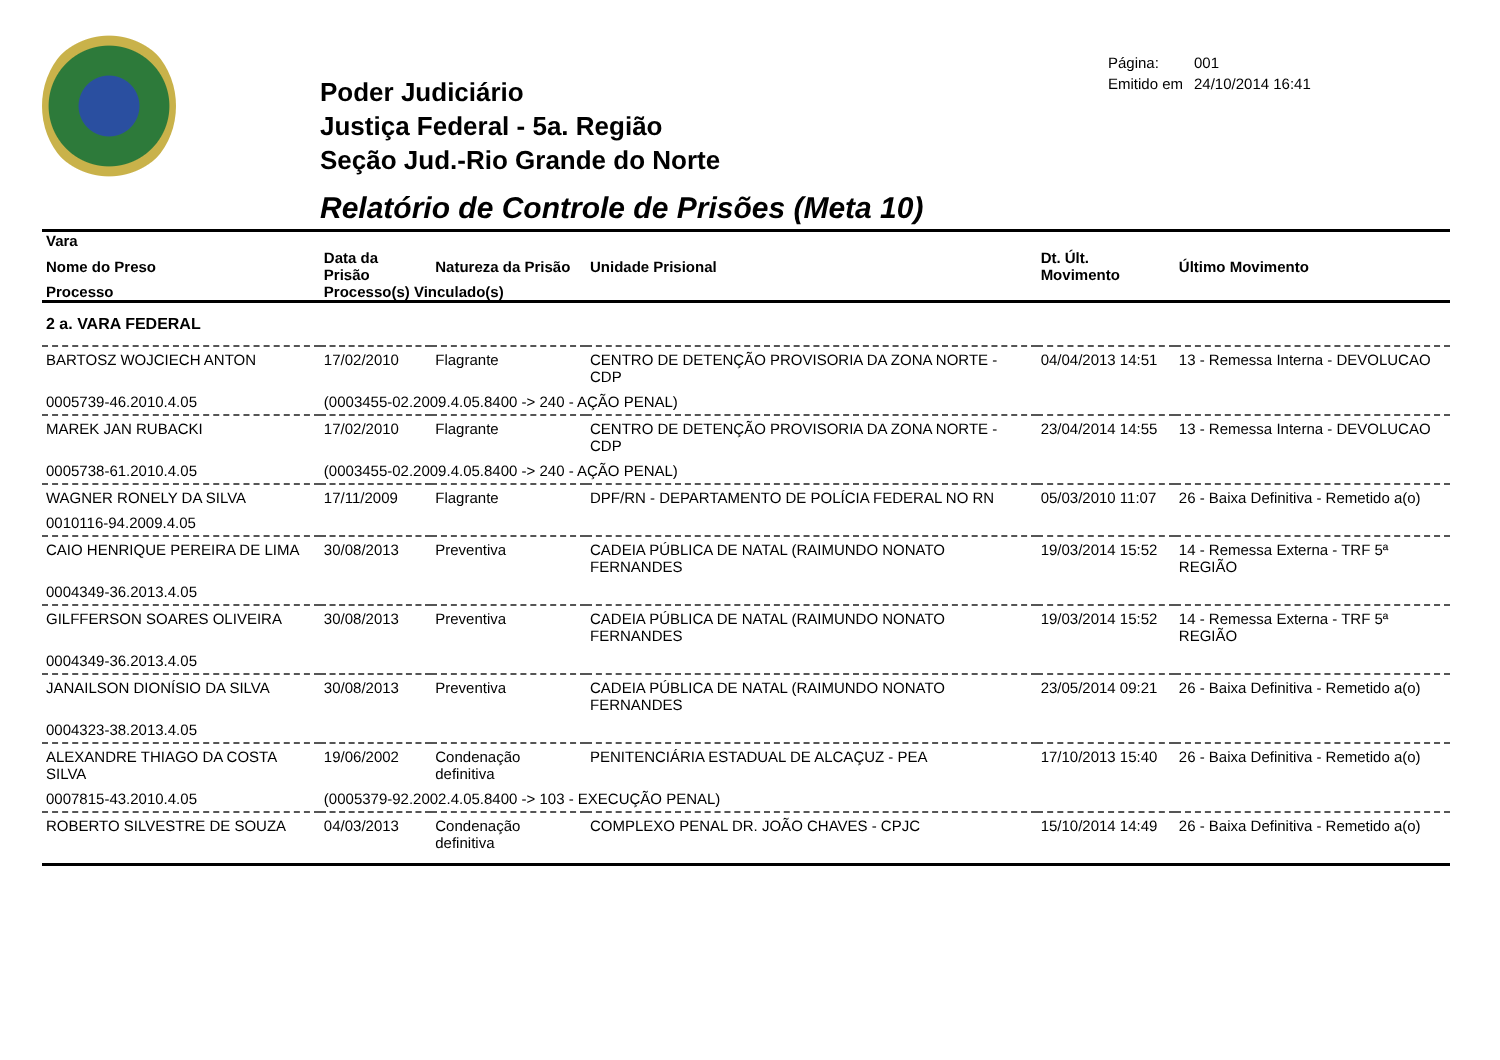Página: 001
Emitido em 24/10/2014 16:41
Poder Judiciário
Justiça Federal - 5a. Região
Seção Jud.-Rio Grande do Norte
Relatório de Controle de Prisões (Meta 10)
| Vara | | | | | |
| --- | --- | --- | --- | --- | --- |
| Nome do Preso | Data da Prisão | Natureza da Prisão | Unidade Prisional | Dt. Últ. Movimento | Último Movimento |
| Processo | Processo(s) Vinculado(s) | | | | |
| 2 a. VARA FEDERAL | | | | | |
| BARTOSZ WOJCIECH ANTON | 17/02/2010 | Flagrante | CENTRO DE DETENÇÃO PROVISORIA DA ZONA NORTE - CDP | 04/04/2013 14:51 | 13 - Remessa Interna - DEVOLUCAO |
| 0005739-46.2010.4.05 | (0003455-02.2009.4.05.8400 -> 240 - AÇÃO PENAL) | | | | |
| MAREK JAN RUBACKI | 17/02/2010 | Flagrante | CENTRO DE DETENÇÃO PROVISORIA DA ZONA NORTE - CDP | 23/04/2014 14:55 | 13 - Remessa Interna - DEVOLUCAO |
| 0005738-61.2010.4.05 | (0003455-02.2009.4.05.8400 -> 240 - AÇÃO PENAL) | | | | |
| WAGNER RONELY DA SILVA | 17/11/2009 | Flagrante | DPF/RN - DEPARTAMENTO DE POLÍCIA FEDERAL NO RN | 05/03/2010 11:07 | 26 - Baixa Definitiva - Remetido a(o) |
| 0010116-94.2009.4.05 | | | | | |
| CAIO HENRIQUE PEREIRA DE LIMA | 30/08/2013 | Preventiva | CADEIA PÚBLICA DE NATAL (RAIMUNDO NONATO FERNANDES | 19/03/2014 15:52 | 14 - Remessa Externa - TRF 5ª REGIÃO |
| 0004349-36.2013.4.05 | | | | | |
| GILFFERSON SOARES OLIVEIRA | 30/08/2013 | Preventiva | CADEIA PÚBLICA DE NATAL (RAIMUNDO NONATO FERNANDES | 19/03/2014 15:52 | 14 - Remessa Externa - TRF 5ª REGIÃO |
| 0004349-36.2013.4.05 | | | | | |
| JANAILSON DIONÍSIO DA SILVA | 30/08/2013 | Preventiva | CADEIA PÚBLICA DE NATAL (RAIMUNDO NONATO FERNANDES | 23/05/2014 09:21 | 26 - Baixa Definitiva - Remetido a(o) |
| 0004323-38.2013.4.05 | | | | | |
| ALEXANDRE THIAGO DA COSTA SILVA | 19/06/2002 | Condenação definitiva | PENITENCIÁRIA ESTADUAL DE ALCAÇUZ - PEA | 17/10/2013 15:40 | 26 - Baixa Definitiva - Remetido a(o) |
| 0007815-43.2010.4.05 | (0005379-92.2002.4.05.8400 -> 103 - EXECUÇÃO PENAL) | | | | |
| ROBERTO SILVESTRE DE SOUZA | 04/03/2013 | Condenação definitiva | COMPLEXO PENAL DR. JOÃO CHAVES - CPJC | 15/10/2014 14:49 | 26 - Baixa Definitiva - Remetido a(o) |